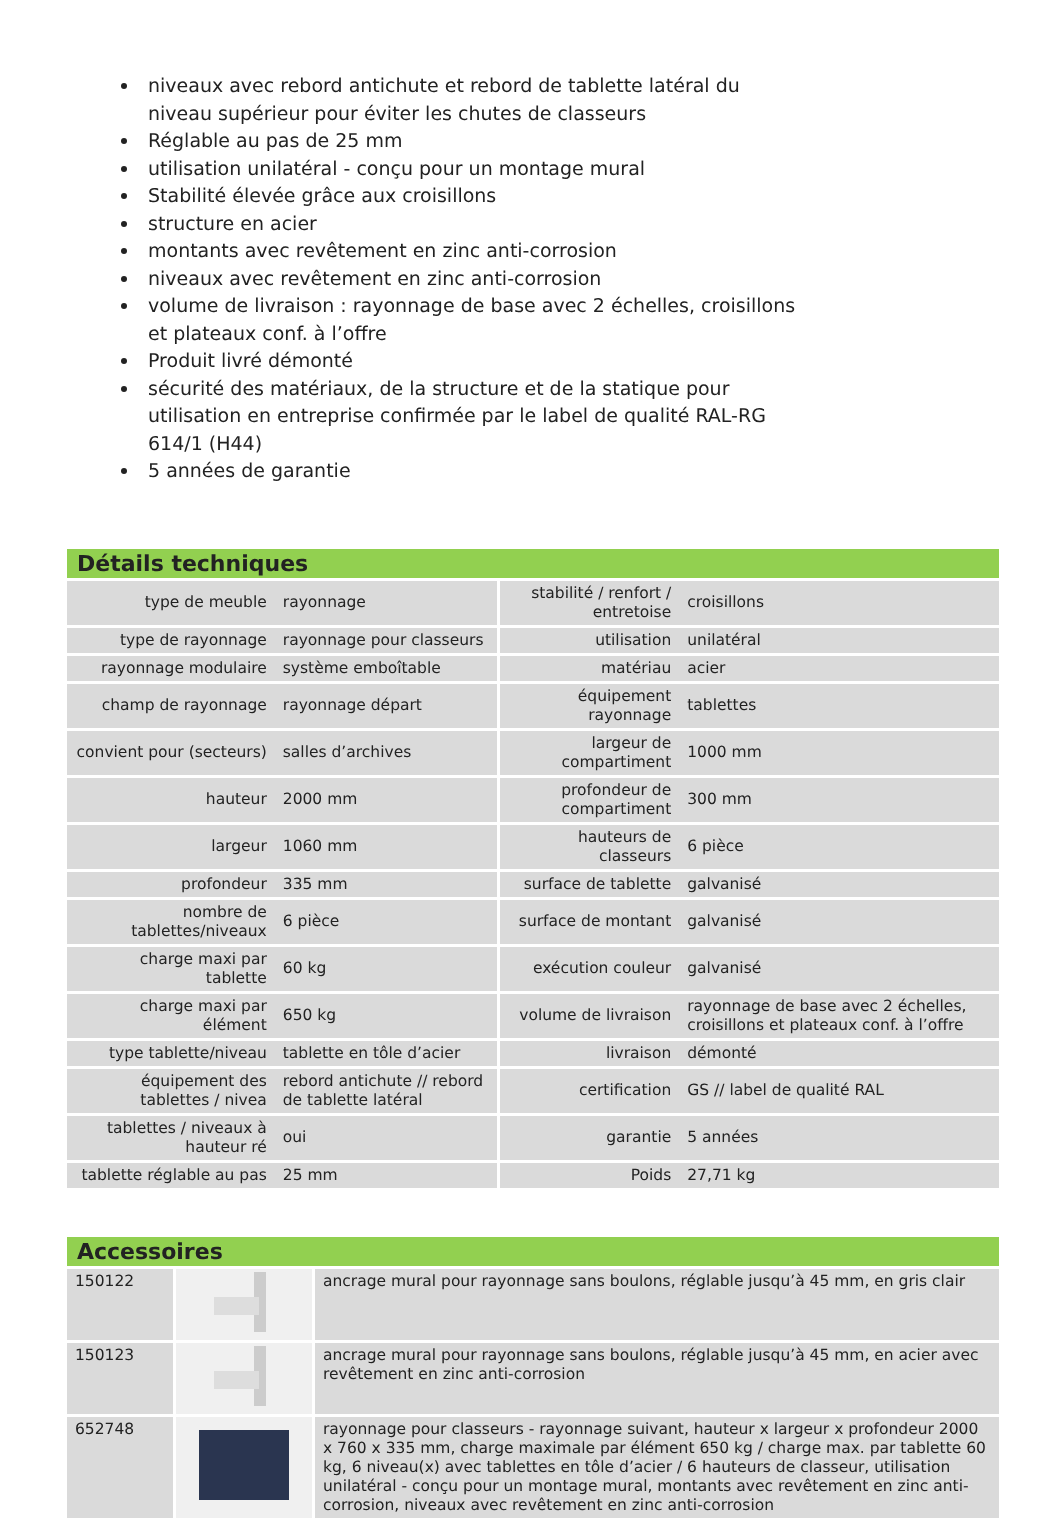niveaux avec rebord antichute et rebord de tablette latéral du niveau supérieur pour éviter les chutes de classeurs
Réglable au pas de 25 mm
utilisation unilatéral - conçu pour un montage mural
Stabilité élevée grâce aux croisillons
structure en acier
montants avec revêtement en zinc anti-corrosion
niveaux avec revêtement en zinc anti-corrosion
volume de livraison : rayonnage de base avec 2 échelles, croisillons et plateaux conf. à l’offre
Produit livré démonté
sécurité des matériaux, de la structure et de la statique pour utilisation en entreprise confirmée par le label de qualité RAL-RG 614/1 (H44)
5 années de garantie
Détails techniques
| type de meuble | rayonnage | stabilité / renfort / entretoise | croisillons |
| type de rayonnage | rayonnage pour classeurs | utilisation | unilatéral |
| rayonnage modulaire | système emboîtable | matériau | acier |
| champ de rayonnage | rayonnage départ | équipement rayonnage | tablettes |
| convient pour (secteurs) | salles d’archives | largeur de compartiment | 1000 mm |
| hauteur | 2000 mm | profondeur de compartiment | 300 mm |
| largeur | 1060 mm | hauteurs de classeurs | 6 pièce |
| profondeur | 335 mm | surface de tablette | galvanisé |
| nombre de tablettes/niveaux | 6 pièce | surface de montant | galvanisé |
| charge maxi par tablette | 60 kg | exécution couleur | galvanisé |
| charge maxi par élément | 650 kg | volume de livraison | rayonnage de base avec 2 échelles, croisillons et plateaux conf. à l’offre |
| type tablette/niveau | tablette en tôle d’acier | livraison | démonté |
| équipement des tablettes / nivea | rebord antichute // rebord de tablette latéral | certification | GS // label de qualité RAL |
| tablettes / niveaux à hauteur ré | oui | garantie | 5 années |
| tablette réglable au pas | 25 mm | Poids | 27,71 kg |
Accessoires
| 150122 | | ancrage mural pour rayonnage sans boulons, réglable jusqu’à 45 mm, en gris clair |
| 150123 | | ancrage mural pour rayonnage sans boulons, réglable jusqu’à 45 mm, en acier avec revêtement en zinc anti-corrosion |
| 652748 | | rayonnage pour classeurs - rayonnage suivant, hauteur x largeur x profondeur 2000 x 760 x 335 mm, charge maximale par élément 650 kg / charge max. par tablette 60 kg, 6 niveau(x) avec tablettes en tôle d’acier / 6 hauteurs de classeur, utilisation unilatéral - conçu pour un montage mural, montants avec revêtement en zinc anti-corrosion, niveaux avec revêtement en zinc anti-corrosion |